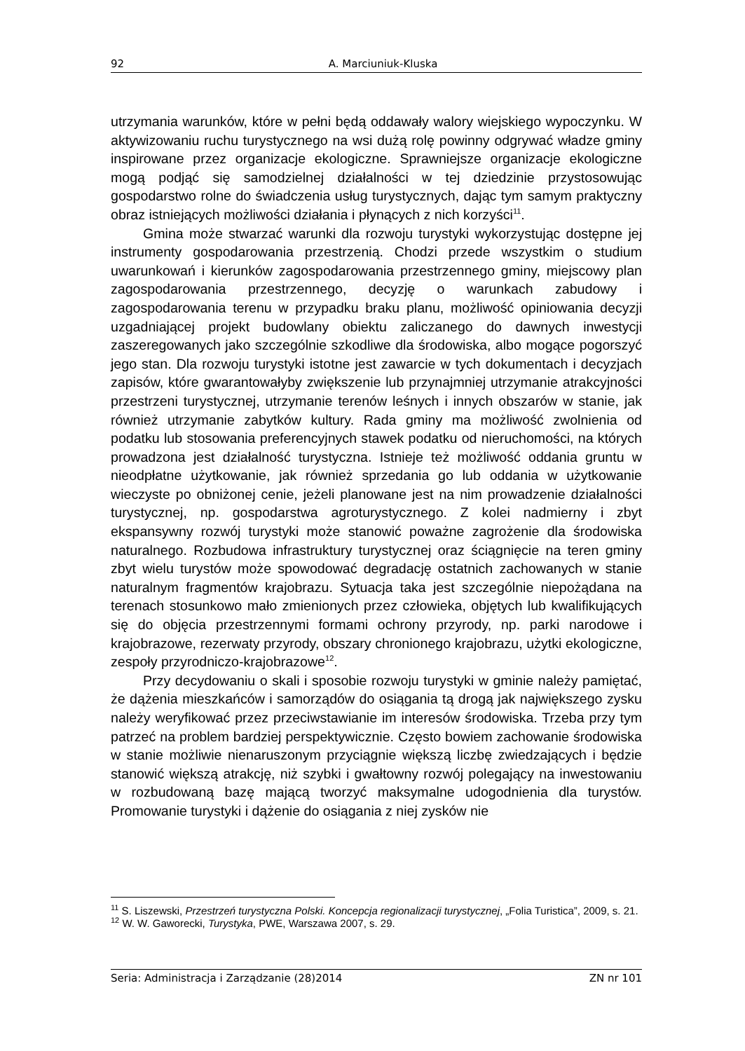92 A. Marciuniuk-Kluska
utrzymania warunków, które w pełni będą oddawały walory wiejskiego wypoczynku. W aktywizowaniu ruchu turystycznego na wsi dużą rolę powinny odgrywać władze gminy inspirowane przez organizacje ekologiczne. Sprawniejsze organizacje ekologiczne mogą podjąć się samodzielnej działalności w tej dziedzinie przystosowując gospodarstwo rolne do świadczenia usług turystycznych, dając tym samym praktyczny obraz istniejących możliwości działania i płynących z nich korzyści<sup>11</sup>.
Gmina może stwarzać warunki dla rozwoju turystyki wykorzystując dostępne jej instrumenty gospodarowania przestrzenią. Chodzi przede wszystkim o studium uwarunkowań i kierunków zagospodarowania przestrzennego gminy, miejscowy plan zagospodarowania przestrzennego, decyzję o warunkach zabudowy i zagospodarowania terenu w przypadku braku planu, możliwość opiniowania decyzji uzgadniającej projekt budowlany obiektu zaliczanego do dawnych inwestycji zaszeregowanych jako szczególnie szkodliwe dla środowiska, albo mogące pogorszyć jego stan. Dla rozwoju turystyki istotne jest zawarcie w tych dokumentach i decyzjach zapisów, które gwarantowałyby zwiększenie lub przynajmniej utrzymanie atrakcyjności przestrzeni turystycznej, utrzymanie terenów leśnych i innych obszarów w stanie, jak również utrzymanie zabytków kultury. Rada gminy ma możliwość zwolnienia od podatku lub stosowania preferencyjnych stawek podatku od nieruchomości, na których prowadzona jest działalność turystyczna. Istnieje też możliwość oddania gruntu w nieodpłatne użytkowanie, jak również sprzedania go lub oddania w użytkowanie wieczyste po obniżonej cenie, jeżeli planowane jest na nim prowadzenie działalności turystycznej, np. gospodarstwa agroturystycznego. Z kolei nadmierny i zbyt ekspansywny rozwój turystyki może stanowić poważne zagrożenie dla środowiska naturalnego. Rozbudowa infrastruktury turystycznej oraz ściągnięcie na teren gminy zbyt wielu turystów może spowodować degradację ostatnich zachowanych w stanie naturalnym fragmentów krajobrazu. Sytuacja taka jest szczególnie niepożądana na terenach stosunkowo mało zmienionych przez człowieka, objętych lub kwalifikujących się do objęcia przestrzennymi formami ochrony przyrody, np. parki narodowe i krajobrazowe, rezerwaty przyrody, obszary chronionego krajobrazu, użytki ekologiczne, zespoły przyrodniczo-krajobrazowe<sup>12</sup>.
Przy decydowaniu o skali i sposobie rozwoju turystyki w gminie należy pamiętać, że dążenia mieszkańców i samorządów do osiągania tą drogą jak największego zysku należy weryfikować przez przeciwstawianie im interesów środowiska. Trzeba przy tym patrzeć na problem bardziej perspektywicznie. Często bowiem zachowanie środowiska w stanie możliwie nienaruszonym przyciągnie większą liczbę zwiedzających i będzie stanowić większą atrakcję, niż szybki i gwałtowny rozwój polegający na inwestowaniu w rozbudowaną bazę mającą tworzyć maksymalne udogodnienia dla turystów. Promowanie turystyki i dążenie do osiągania z niej zysków nie
<sup>11</sup> S. Liszewski, Przestrzeń turystyczna Polski. Koncepcja regionalizacji turystycznej, „Folia Turistica”, 2009, s. 21.
<sup>12</sup> W. W. Gaworecki, Turystyka, PWE, Warszawa 2007, s. 29.
Seria: Administracja i Zarządzanie (28)2014 ZN nr 101